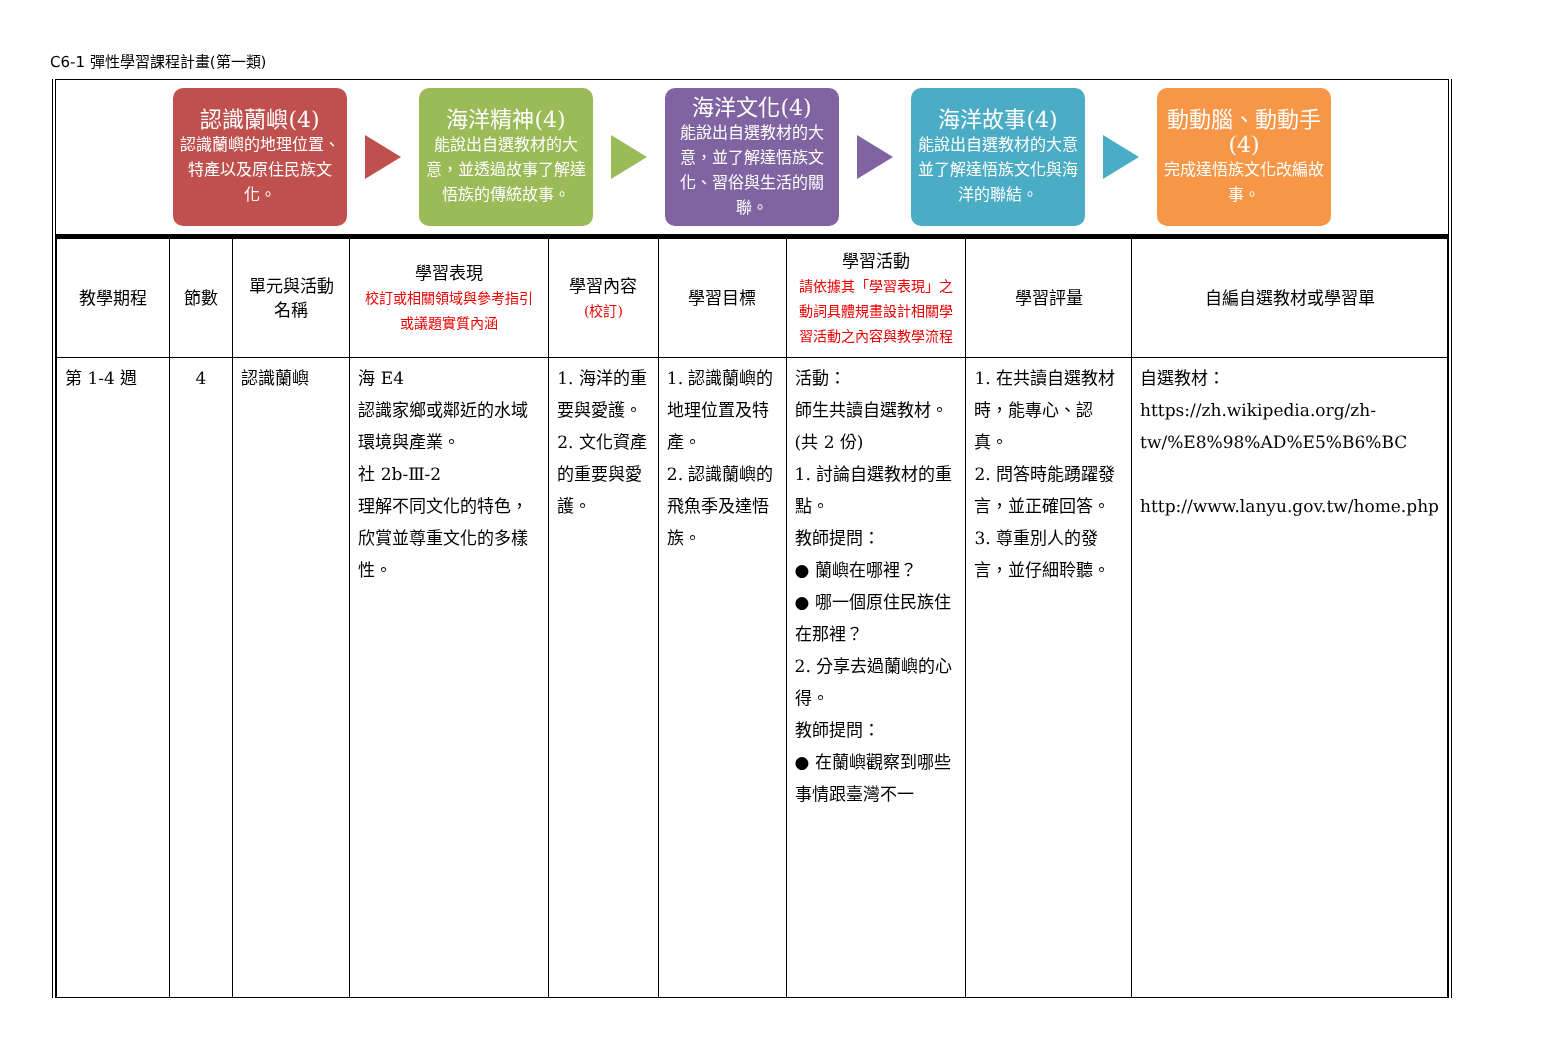C6-1 彈性學習課程計畫(第一類)
認識蘭嶼(4)
認識蘭嶼的地理位置、特產以及原住民族文化。
海洋精神(4)
能說出自選教材的大意，並透過故事了解達悟族的傳統故事。
海洋文化(4)
能說出自選教材的大意，並了解達悟族文化、習俗與生活的關聯。
海洋故事(4)
能說出自選教材的大意並了解達悟族文化與海洋的聯結。
動動腦、動動手(4)
完成達悟族文化改編故事。
| 教學期程 | 節數 | 單元與活動名稱 | 學習表現 校訂或相關領域與參考指引或議題實質內涵 | 學習內容 (校訂) | 學習目標 | 學習活動 請依據其「學習表現」之動詞具體規畫設計相關學習活動之內容與教學流程 | 學習評量 | 自編自選教材或學習單 |
| --- | --- | --- | --- | --- | --- | --- | --- | --- |
| 第 1-4 週 | 4 | 認識蘭嶼 | 海 E4 認識家鄉或鄰近的水域環境與產業。 社 2b-Ⅲ-2 理解不同文化的特色，欣賞並尊重文化的多樣性。 | 1. 海洋的重要與愛護。 2. 文化資產的重要與愛護。 | 1. 認識蘭嶼的地理位置及特產。 2. 認識蘭嶼的飛魚季及達悟族。 | 活動： 師生共讀自選教材。(共 2 份) 1. 討論自選教材的重點。 教師提問： ● 蘭嶼在哪裡？ ● 哪一個原住民族住在那裡？ 2. 分享去過蘭嶼的心得。 教師提問： ● 在蘭嶼觀察到哪些事情跟臺灣不一 | 1. 在共讀自選教材時，能專心、認真。 2. 問答時能踴躍發言，並正確回答。 3. 尊重別人的發言，並仔細聆聽。 | 自選教材： https://zh.wikipedia.org/zh-tw/%E8%98%AD%E5%B6%BC http://www.lanyu.gov.tw/home.php |